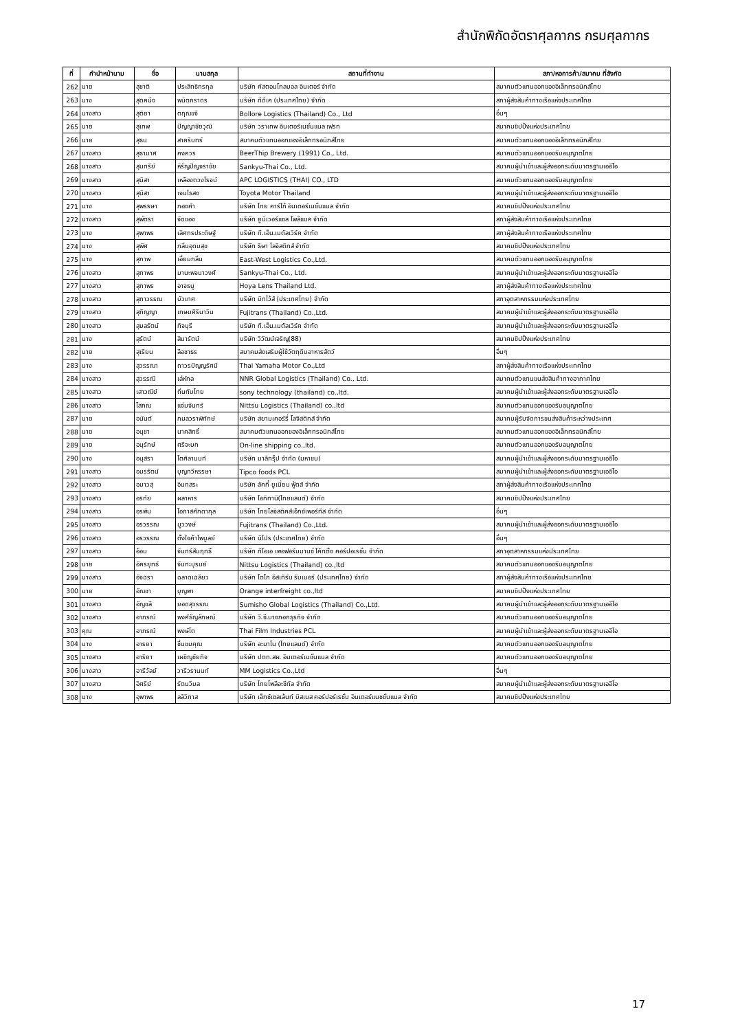สำนักพิกัดอัตราศุลกากร กรมศุลกากร
| ที่ | คำนำหน้านาม | ชื่อ | นามสกุล | สถานที่ทำงาน | สภา/หอการค้า/สมาคม ที่สังกัด |
| --- | --- | --- | --- | --- | --- |
| 262 | นาย | สุชาติ | ประสิทธิกรกุล | บริษัท คัสตอมโกลบอล อินเตอร์ จำกัด | สมาคมตัวแทนออกของอิเล็กทรอนิกส์ไทย |
| 263 | นาง | สุดคนึง | พนิตภราดร | บริษัท ทีดีเค (ประเทศไทย) จำกัด | สภาผู้ส่งสินค้าทางเรือแห่งประเทศไทย |
| 264 | นางสาว | สุติยา | ตฤณขจี | Bollore Logistics (Thailand) Co., Ltd | อื่นๆ |
| 265 | นาย | สุเทพ | ปัญญาชัยวุฒิ | บริษัท วราเทพ อินเตอร์เนชั่นแนล เฟรท | สมาคมชิปปิ้งแห่งประเทศไทย |
| 266 | นาย | สุธน | สาคริบทร์ | สมาคมตัวแทนออกของอิเล็กทรอนิกส์ไทย | สมาคมตัวแทนออกของอิเล็กทรอนิกส์ไทย |
| 267 | นางสาว | สุธามาศ | คงควร | BeerThip Brewery (1991) Co., Ltd. | สมาคมตัวแทนออกของรับอนุญาตไทย |
| 268 | นางสาว | สุนทรีย์ | หิรัญปัญจราชัย | Sankyu-Thai Co., Ltd. | สมาคมผู้นำเข้าและผู้ส่งออกระดับมาตรฐานเออีโอ |
| 269 | นางสาว | สุนิสา | เหลืองดวงโรจน์ | APC LOGISTICS (THAI) CO., LTD | สมาคมตัวแทนออกของรับอนุญาตไทย |
| 270 | นางสาว | สุนิสา | เจนไธสง | Toyota Motor Thailand | สมาคมผู้นำเข้าและผู้ส่งออกระดับมาตรฐานเออีโอ |
| 271 | นาง | สุพรรษา | กองคำ | บริษัท ไทย คาร์โก้ อินเตอร์เนชั่นแนล จำกัด | สมาคมชิปปิ้งแห่งประเทศไทย |
| 272 | นางสาว | สุพัตรา | จัดของ | บริษัท ยูนิเวอร์แซล โพลีแบค จำกัด | สภาผู้ส่งสินค้าทางเรือแห่งประเทศไทย |
| 273 | นาง | สุพาพร | เลิศกรประดิษฐ์ | บริษัท ที.เอ็น.เมตัลเวิร์ค จำกัด | สภาผู้ส่งสินค้าทางเรือแห่งประเทศไทย |
| 274 | นาง | สุพิศ | กลิ่นอุดมสุข | บริษัท ธิษา โลจิสติกส์ จำกัด | สมาคมชิปปิ้งแห่งประเทศไทย |
| 275 | นาง | สุภาพ | เอี่ยมกลิ่น | East-West Logistics Co.,Ltd. | สมาคมตัวแทนออกของรับอนุญาตไทย |
| 276 | นางสาว | สุภาพร | มานะพจนาวงศ์ | Sankyu-Thai Co., Ltd. | สมาคมผู้นำเข้าและผู้ส่งออกระดับมาตรฐานเออีโอ |
| 277 | นางสาว | สุภาพร | อาจธนู | Hoya Lens Thailand Ltd. | สภาผู้ส่งสินค้าทางเรือแห่งประเทศไทย |
| 278 | นางสาว | สุภาวรรณ | บัวเทศ | บริษัท บิทไว้ส์ (ประเทศไทย) จำกัด | สภาอุตสาหกรรมแห่งประเทศไทย |
| 279 | นางสาว | สุภิญญา | เกษมศิรินาวิน | Fujitrans (Thailand) Co.,Ltd. | สมาคมผู้นำเข้าและผู้ส่งออกระดับมาตรฐานเออีโอ |
| 280 | นางสาว | สุมลรัตน์ | กิจบุรี | บริษัท ที.เอ็น.เมตัลเวิร์ค จำกัด | สมาคมผู้นำเข้าและผู้ส่งออกระดับมาตรฐานเออีโอ |
| 281 | นาง | สุรัตน์ | สิมารัตน์ | บริษัท วิวัฒน์เจริญ(88) | สมาคมชิปปิ้งแห่งประเทศไทย |
| 282 | นาย | สุเรียน | ลือชาธร | สมาคมส่งเสริมผู้ใช้วัตถุดิบอาหารสัตว์ | อื่นๆ |
| 283 | นาง | สุวรรณา | ถาวรปัญญรัศมี | Thai Yamaha Motor Co.,Ltd | สภาผู้ส่งสินค้าทางเรือแห่งประเทศไทย |
| 284 | นางสาว | สุวรรณี | เล่ห์กล | NNR Global Logistics (Thailand) Co., Ltd. | สมาคมตัวแทนขนส่งสินค้าทางอากาศไทย |
| 285 | นางสาว | เสาวณีย์ | ถิ่นทับไทย | sony technology (thailand) co.,ltd. | สมาคมผู้นำเข้าและผู้ส่งออกระดับมาตรฐานเออีโอ |
| 286 | นางสาว | โสภณ | แจ่มจันทร์ | Nittsu Logistics (Thailand) co.,ltd | สมาคมตัวแทนออกของรับอนุญาตไทย |
| 287 | นาย | อนันต์ | กมลวราพิทักษ์ | บริษัท สยามเคอร์รี่ โลจิสติกส์ จำกัด | สมาคมผู้รับจัดการขนส่งสินค้าระหว่างประเทศ |
| 288 | นาย | อนุชา | นาคสิทธิ์ | สมาคมตัวแทนออกของอิเล็กทรอนิกส์ไทย | สมาคมตัวแทนออกของอิเล็กทรอนิกส์ไทย |
| 289 | นาย | อนุรักษ์ | ศรีจะบก | On-line shipping co.,ltd. | สมาคมตัวแทนออกของรับอนุญาตไทย |
| 290 | นาง | อนุสรา | โตศิลานนท์ | บริษัท มาลีกรุ๊ป จำกัด (มหาชน) | สมาคมผู้นำเข้าและผู้ส่งออกระดับมาตรฐานเออีโอ |
| 291 | นางสาว | อมรรัตน์ | บุญทวีหรรษา | Tipco foods PCL | สมาคมผู้นำเข้าและผู้ส่งออกระดับมาตรฐานเออีโอ |
| 292 | นางสาว | อมาวสุ | อินทสระ | บริษัท ลัคกี้ ยูเนี่ยน ฟู้ดส์ จำกัด | สภาผู้ส่งสินค้าทางเรือแห่งประเทศไทย |
| 293 | นางสาว | อรทัย | ผลาหาร | บริษัท โอกิทานิ(ไทยแลนด์) จำกัด | สมาคมชิปปิ้งแห่งประเทศไทย |
| 294 | นางสาว | อรพิน | โอภาสศักดากุล | บริษัท ไทยโลจิสติคส์เอ็กซ์เพอร์ทีส จำกัด | อื่นๆ |
| 295 | นางสาว | อรวรรณ | มูววงษ์ | Fujitrans (Thailand) Co.,Ltd. | สมาคมผู้นำเข้าและผู้ส่งออกระดับมาตรฐานเออีโอ |
| 296 | นางสาว | อรวรรณ | ตั้งใจค้าไพบูลย์ | บริษัท นิโปร (ประเทศไทย) จำกัด | อื่นๆ |
| 297 | นางสาว | อ้อม | จันทร์สัมฤทธิ์ | บริษัท ทีโอเอ เพอฟอร์มมานซ์ โค้ทติ้ง คอร์ปอเรชั่น จำกัด | สภาอุตสาหกรรมแห่งประเทศไทย |
| 298 | นาย | อัครยุทธ์ | จันทะบุรมย์ | Nittsu Logistics (Thailand) co.,ltd | สมาคมตัวแทนออกของรับอนุญาตไทย |
| 299 | นางสาว | อัจฉรา | ฉลาดเฉลียว | บริษัท โตไก อีสเทิร์น รับเบอร์ (ประเทศไทย) จำกัด | สภาผู้ส่งสินค้าทางเรือแห่งประเทศไทย |
| 300 | นาย | อัณชา | บุญพา | Orange interfreight co.,ltd | สมาคมชิปปิ้งแห่งประเทศไทย |
| 301 | นางสาว | อัญชลี | ยอดสุวรรณ | Sumisho Global Logistics (Thailand) Co.,Ltd. | สมาคมผู้นำเข้าและผู้ส่งออกระดับมาตรฐานเออีโอ |
| 302 | นางสาว | อาภรณ์ | พงศ์ธัญลักษณ์ | บริษัท วี.ซี.บางกอกธุรกิจ จำกัด | สมาคมตัวแทนออกของรับอนุญาตไทย |
| 303 | คุณ | อาภรณ์ | พงษ์โต | Thai Film Industries PCL | สมาคมผู้นำเข้าและผู้ส่งออกระดับมาตรฐานเออีโอ |
| 304 | นาง | อารยา | ชื่นชมคุณ | บริษัท อะมาโน (ไทยแลนด์) จำกัด | สมาคมตัวแทนออกของรับอนุญาตไทย |
| 305 | นางสาว | อาริยา | เผชิญชัยกิจ | บริษัท ปตท.สผ. อินเตอร์เนชั่นแนล จำกัด | สมาคมตัวแทนออกของรับอนุญาตไทย |
| 306 | นางสาว | อารีวัลย์ | วารีวรานนท์ | MM Logistics Co.,Ltd | อื่นๆ |
| 307 | นางสาว | อิศรีย์ | รัตนวิมล | บริษัท ไทยโพลีอะซีทัล จำกัด | สมาคมผู้นำเข้าและผู้ส่งออกระดับมาตรฐานเออีโอ |
| 308 | นาง | อุพาพร | ลลิวิภาส | บริษัท เอ็กซ์เซลเล้นท์ บิสเนส คอร์ปอร์เรชั่น อินเตอร์แนชชั่นแนล จำกัด | สมาคมชิปปิ้งแห่งประเทศไทย |
17